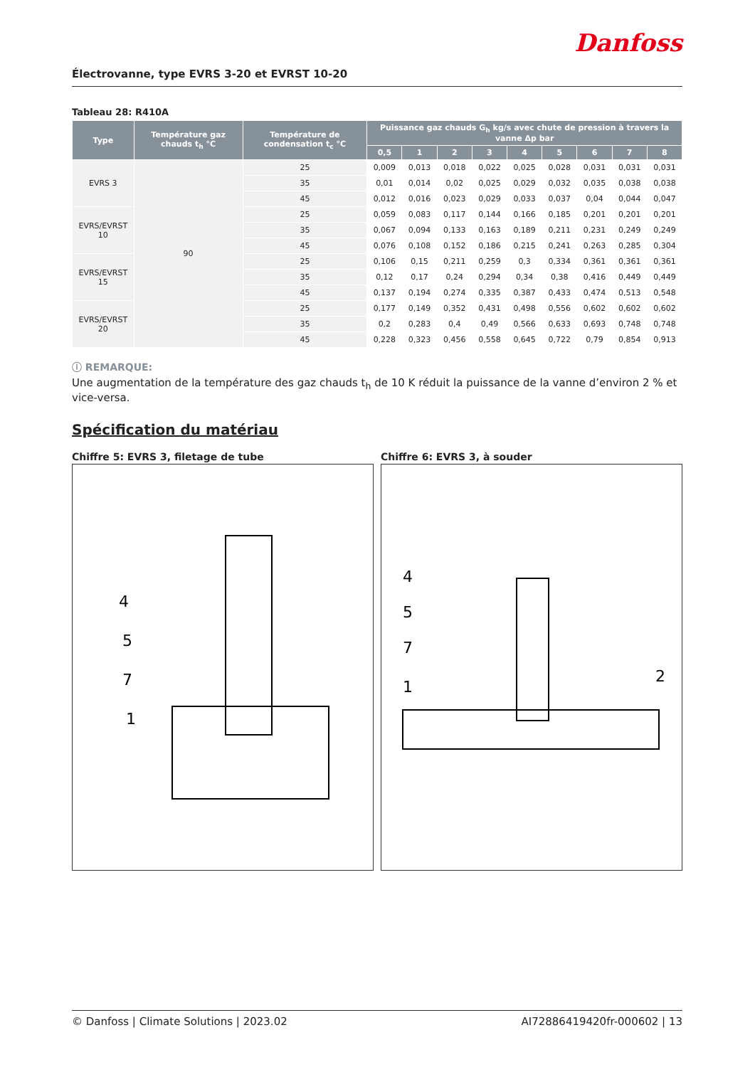Danfoss
Électrovanne, type EVRS 3-20 et EVRST 10-20
Tableau 28: R410A
| Type | Température gaz chauds t<sub>h</sub> °C | Température de condensation t<sub>c</sub> °C | Puissance gaz chauds G<sub>h</sub> kg/s avec chute de pression à travers la vanne Δp bar | | | | | | | | |
| --- | --- | --- | --- | --- | --- | --- | --- | --- | --- | --- | --- |
| | | | 0,5 | 1 | 2 | 3 | 4 | 5 | 6 | 7 | 8 |
| EVRS 3 | 90 | 25 | 0,009 | 0,013 | 0,018 | 0,022 | 0,025 | 0,028 | 0,031 | 0,031 | 0,031 |
| | | 35 | 0,01 | 0,014 | 0,02 | 0,025 | 0,029 | 0,032 | 0,035 | 0,038 | 0,038 |
| | | 45 | 0,012 | 0,016 | 0,023 | 0,029 | 0,033 | 0,037 | 0,04 | 0,044 | 0,047 |
| EVRS/EVRST 10 | | 25 | 0,059 | 0,083 | 0,117 | 0,144 | 0,166 | 0,185 | 0,201 | 0,201 | 0,201 |
| | | 35 | 0,067 | 0,094 | 0,133 | 0,163 | 0,189 | 0,211 | 0,231 | 0,249 | 0,249 |
| | | 45 | 0,076 | 0,108 | 0,152 | 0,186 | 0,215 | 0,241 | 0,263 | 0,285 | 0,304 |
| EVRS/EVRST 15 | | 25 | 0,106 | 0,15 | 0,211 | 0,259 | 0,3 | 0,334 | 0,361 | 0,361 | 0,361 |
| | | 35 | 0,12 | 0,17 | 0,24 | 0,294 | 0,34 | 0,38 | 0,416 | 0,449 | 0,449 |
| | | 45 | 0,137 | 0,194 | 0,274 | 0,335 | 0,387 | 0,433 | 0,474 | 0,513 | 0,548 |
| EVRS/EVRST 20 | | 25 | 0,177 | 0,149 | 0,352 | 0,431 | 0,498 | 0,556 | 0,602 | 0,602 | 0,602 |
| | | 35 | 0,2 | 0,283 | 0,4 | 0,49 | 0,566 | 0,633 | 0,693 | 0,748 | 0,748 |
| | | 45 | 0,228 | 0,323 | 0,456 | 0,558 | 0,645 | 0,722 | 0,79 | 0,854 | 0,913 |
ⓘ REMARQUE:
Une augmentation de la température des gaz chauds t<sub>h</sub> de 10 K réduit la puissance de la vanne d’environ 2 % et vice-versa.
Spécification du matériau
Chiffre 5: EVRS 3, filetage de tube
4
5
7
1
Chiffre 6: EVRS 3, à souder
4
5
7
1
2
© Danfoss | Climate Solutions | 2023.02 AI72886419420fr-000602 | 13